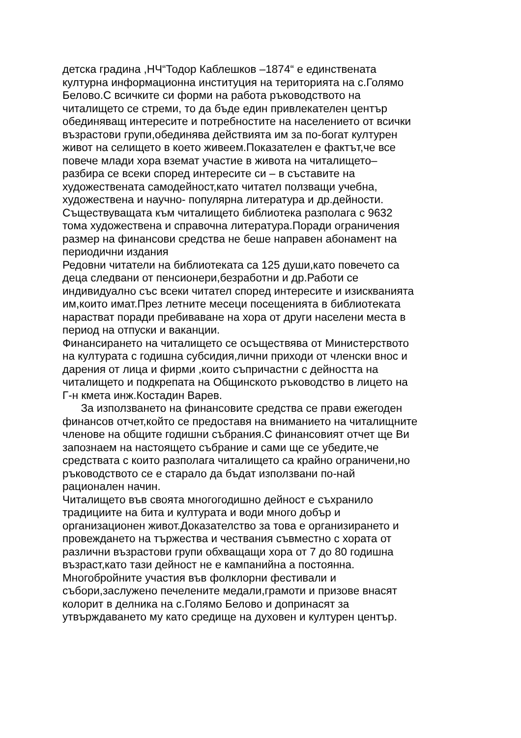детска градина ,НЧ“Тодор Каблешков –1874“ е единствената
културна информационна институция на територията на с.Голямо
Белово.С всичките си форми на работа ръководството на
читалището се стреми, то да бъде един привлекателен център
обединяващ интересите и потребностите на населението от всички
възрастови групи,обединява действията им за по-богат културен
живот на селището в което живеем.Показателен е фактът,че все
повече млади хора вземат участие в живота на читалището–
разбира се всеки според интересите си – в съставите на
художествената самодейност,като читател ползващи учебна,
художествена и научно- популярна литература и др.дейности.
Съществуващата към читалището библиотека разполага с 9632
тома художествена и справочна литература.Поради ограничения
размер на финансови средства не беше направен абонамент на
периодични издания
Редовни читатели на библиотеката са 125 души,като повечето са
деца следвани от пенсионери,безработни и др.Работи се
индивидуално със всеки читател според интересите и изискванията
им,които имат.През летните месеци посещенията в библиотеката
нарастват поради пребиваване на хора от други населени места в
период на отпуски и ваканции.
Финансирането на читалището се осъществява от Министерството
на културата с годишна субсидия,лични приходи от членски внос и
дарения от лица и фирми ,които съпричастни с дейността на
читалището и подкрепата на Общинското ръководство в лицето на
Г-н кмета инж.Костадин Варев.
За използването на финансовите средства се прави ежегоден
финансов отчет,който се предоставя на вниманието на читалищните
членове на общите годишни събрания.С финансовият отчет ще Ви
запознаем на настоящето събрание и сами ще се убедите,че
средствата с които разполага читалището са крайно ограничени,но
ръководството се е старало да бъдат използвани по-най
рационален начин.
Читалището във своята многогодишно дейност е съхранило
традициите на бита и културата и води много добър и
организационен живот.Доказателство за това е организирането и
провеждането на тържества и чествания съвместно с хората от
различни възрастови групи обхващащи хора от 7 до 80 годишна
възраст,като тази дейност не е кампанийна а постоянна.
Многобройните участия във фолклорни фестивали и
събори,заслужено печелените медали,грамоти и призове внасят
колорит в делника на с.Голямо Белово и допринасят за
утвърждаването му като средище на духовен и културен център.